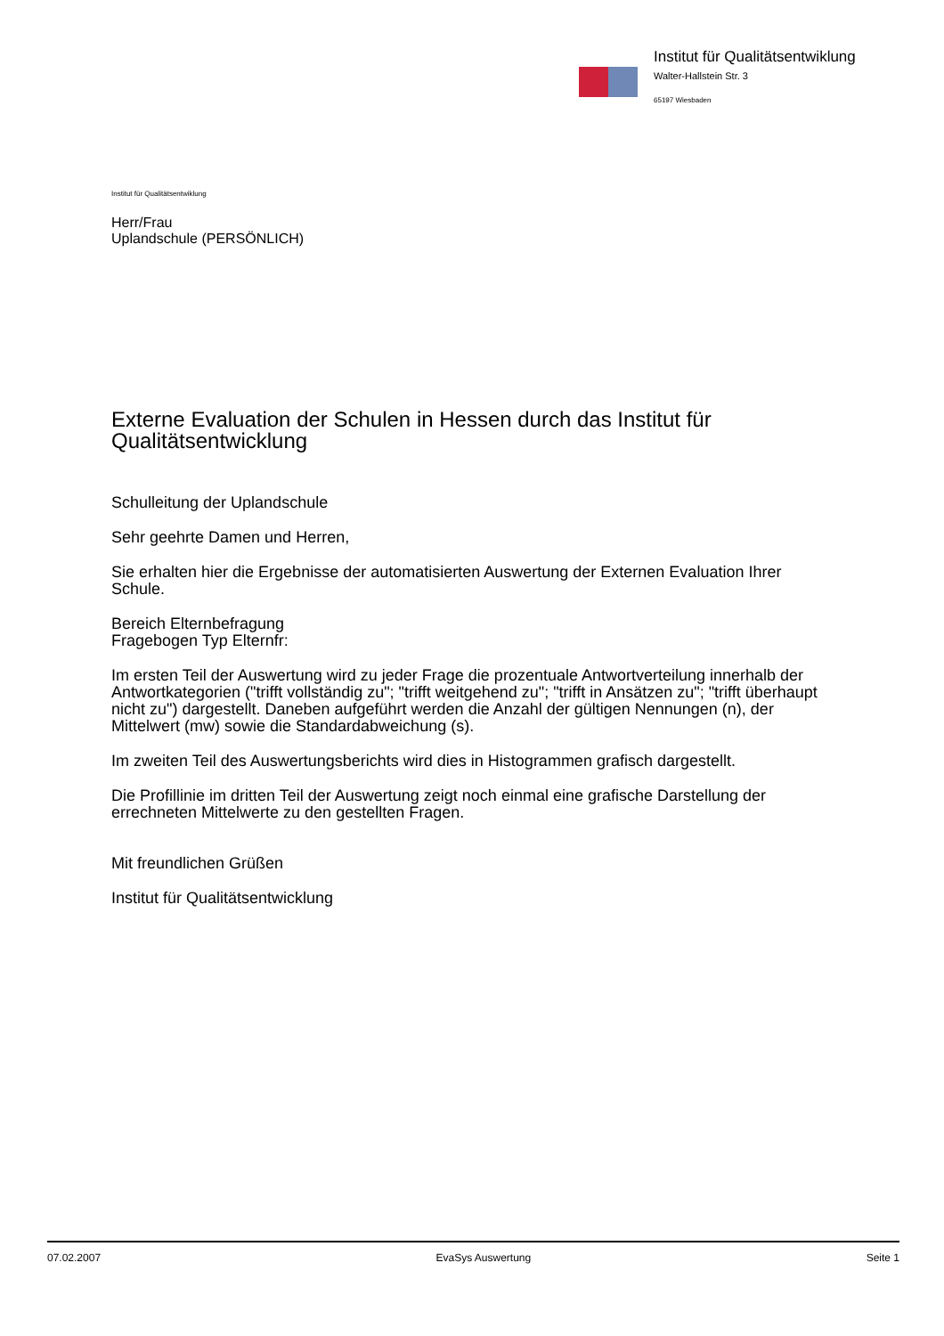Institut für Qualitätsentwiklung
Walter-Hallstein Str. 3
65197 Wiesbaden
Institut für Qualitätsentwiklung
Herr/Frau
Uplandschule (PERSÖNLICH)
Externe Evaluation der Schulen in Hessen durch das Institut für Qualitätsentwicklung
Schulleitung der Uplandschule
Sehr geehrte Damen und Herren,
Sie erhalten hier die Ergebnisse der automatisierten Auswertung der Externen Evaluation Ihrer Schule.
Bereich Elternbefragung
Fragebogen Typ Elternfr:
Im ersten Teil der Auswertung wird zu jeder Frage die prozentuale Antwortverteilung innerhalb der Antwortkategorien ("trifft vollständig zu"; "trifft weitgehend zu"; "trifft in Ansätzen zu"; "trifft überhaupt nicht zu") dargestellt. Daneben aufgeführt werden die Anzahl der gültigen Nennungen (n), der Mittelwert (mw) sowie die Standardabweichung (s).
Im zweiten Teil des Auswertungsberichts wird dies in Histogrammen grafisch dargestellt.
Die Profillinie im dritten Teil der Auswertung zeigt noch einmal eine grafische Darstellung der errechneten Mittelwerte zu den gestellten Fragen.
Mit freundlichen Grüßen
Institut für Qualitätsentwicklung
07.02.2007 EvaSys Auswertung Seite 1